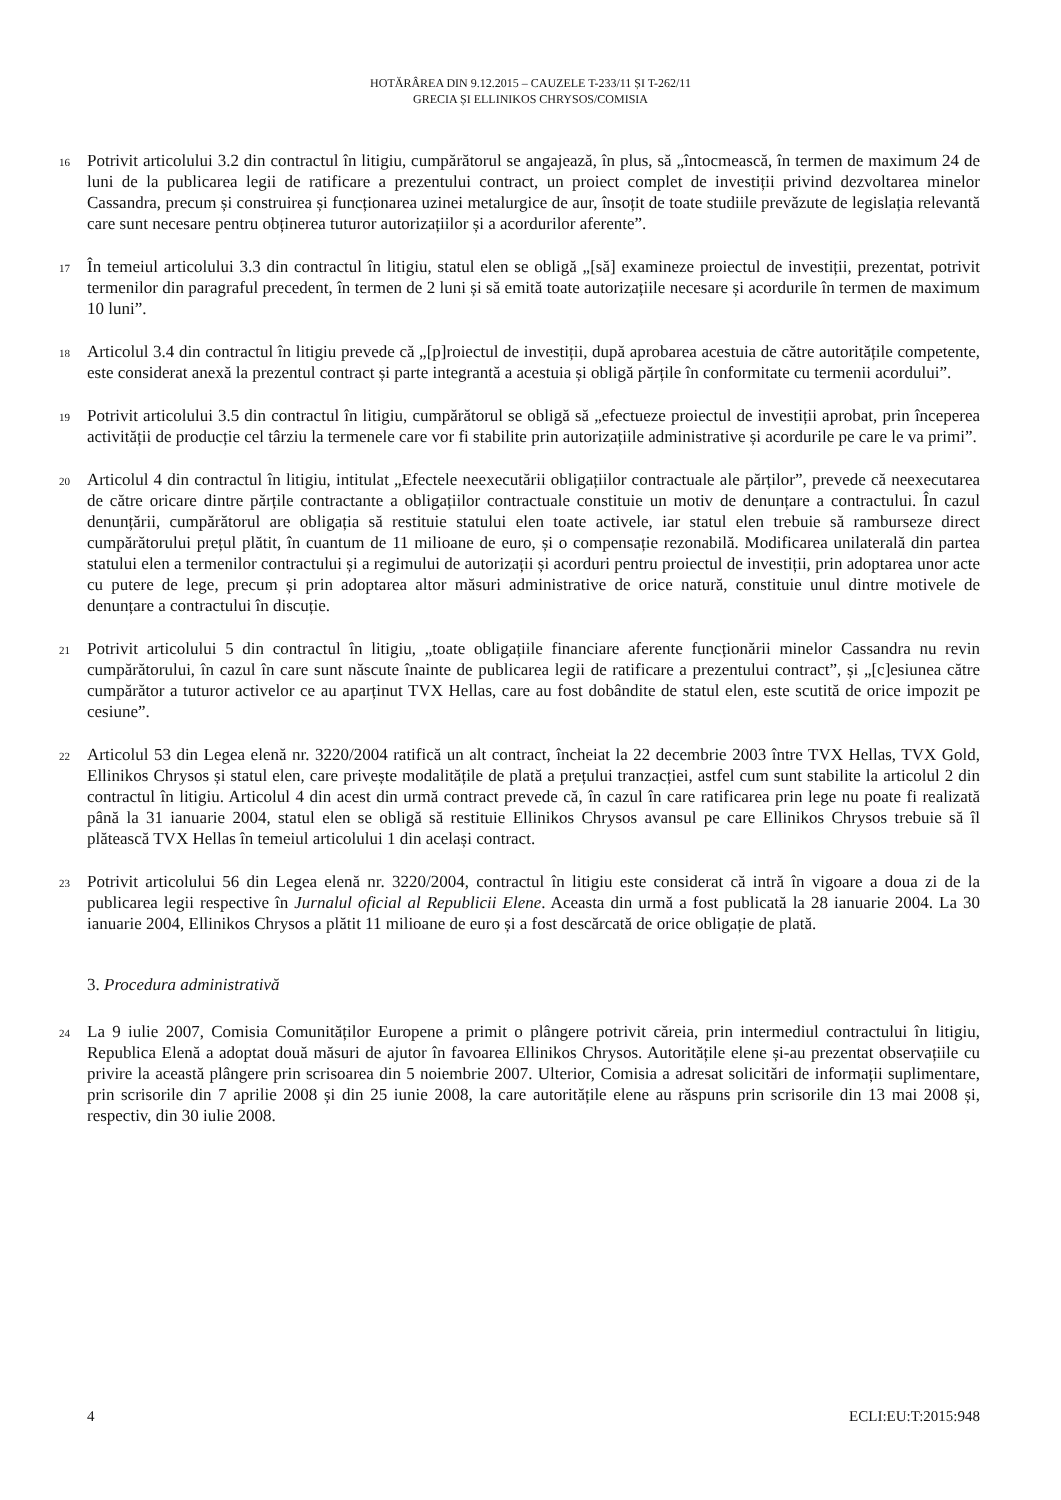HOTĂRÂREA DIN 9.12.2015 – CAUZELE T-233/11 ȘI T-262/11
GRECIA ȘI ELLINIKOS CHRYSOS/COMISIA
16 Potrivit articolului 3.2 din contractul în litigiu, cumpărătorul se angajează, în plus, să „întocmească, în termen de maximum 24 de luni de la publicarea legii de ratificare a prezentului contract, un proiect complet de investiții privind dezvoltarea minelor Cassandra, precum și construirea și funcționarea uzinei metalurgice de aur, însoțit de toate studiile prevăzute de legislația relevantă care sunt necesare pentru obținerea tuturor autorizațiilor și a acordurilor aferente”.
17 În temeiul articolului 3.3 din contractul în litigiu, statul elen se obligă „[să] examineze proiectul de investiții, prezentat, potrivit termenilor din paragraful precedent, în termen de 2 luni și să emită toate autorizațiile necesare și acordurile în termen de maximum 10 luni”.
18 Articolul 3.4 din contractul în litigiu prevede că „[p]roiectul de investiții, după aprobarea acestuia de către autoritățile competente, este considerat anexă la prezentul contract și parte integrantă a acestuia și obligă părțile în conformitate cu termenii acordului”.
19 Potrivit articolului 3.5 din contractul în litigiu, cumpărătorul se obligă să „efectueze proiectul de investiții aprobat, prin începerea activității de producție cel târziu la termenele care vor fi stabilite prin autorizațiile administrative și acordurile pe care le va primi”.
20 Articolul 4 din contractul în litigiu, intitulat „Efectele neexecutării obligațiilor contractuale ale părților”, prevede că neexecutarea de către oricare dintre părțile contractante a obligațiilor contractuale constituie un motiv de denunțare a contractului. În cazul denunțării, cumpărătorul are obligația să restituie statului elen toate activele, iar statul elen trebuie să ramburseze direct cumpărătorului prețul plătit, în cuantum de 11 milioane de euro, și o compensație rezonabilă. Modificarea unilaterală din partea statului elen a termenilor contractului și a regimului de autorizații și acorduri pentru proiectul de investiții, prin adoptarea unor acte cu putere de lege, precum și prin adoptarea altor măsuri administrative de orice natură, constituie unul dintre motivele de denunțare a contractului în discuție.
21 Potrivit articolului 5 din contractul în litigiu, „toate obligațiile financiare aferente funcționării minelor Cassandra nu revin cumpărătorului, în cazul în care sunt născute înainte de publicarea legii de ratificare a prezentului contract”, și „[c]esiunea către cumpărător a tuturor activelor ce au aparținut TVX Hellas, care au fost dobândite de statul elen, este scutită de orice impozit pe cesiune”.
22 Articolul 53 din Legea elenă nr. 3220/2004 ratifică un alt contract, încheiat la 22 decembrie 2003 între TVX Hellas, TVX Gold, Ellinikos Chrysos și statul elen, care privește modalitățile de plată a prețului tranzacției, astfel cum sunt stabilite la articolul 2 din contractul în litigiu. Articolul 4 din acest din urmă contract prevede că, în cazul în care ratificarea prin lege nu poate fi realizată până la 31 ianuarie 2004, statul elen se obligă să restituie Ellinikos Chrysos avansul pe care Ellinikos Chrysos trebuie să îl plătească TVX Hellas în temeiul articolului 1 din același contract.
23 Potrivit articolului 56 din Legea elenă nr. 3220/2004, contractul în litigiu este considerat că intră în vigoare a doua zi de la publicarea legii respective în Jurnalul oficial al Republicii Elene. Aceasta din urmă a fost publicată la 28 ianuarie 2004. La 30 ianuarie 2004, Ellinikos Chrysos a plătit 11 milioane de euro și a fost descărcată de orice obligație de plată.
3. Procedura administrativă
24 La 9 iulie 2007, Comisia Comunităților Europene a primit o plângere potrivit căreia, prin intermediul contractului în litigiu, Republica Elenă a adoptat două măsuri de ajutor în favoarea Ellinikos Chrysos. Autoritățile elene și-au prezentat observațiile cu privire la această plângere prin scrisoarea din 5 noiembrie 2007. Ulterior, Comisia a adresat solicitări de informații suplimentare, prin scrisorile din 7 aprilie 2008 și din 25 iunie 2008, la care autoritățile elene au răspuns prin scrisorile din 13 mai 2008 și, respectiv, din 30 iulie 2008.
4 ECLI:EU:T:2015:948